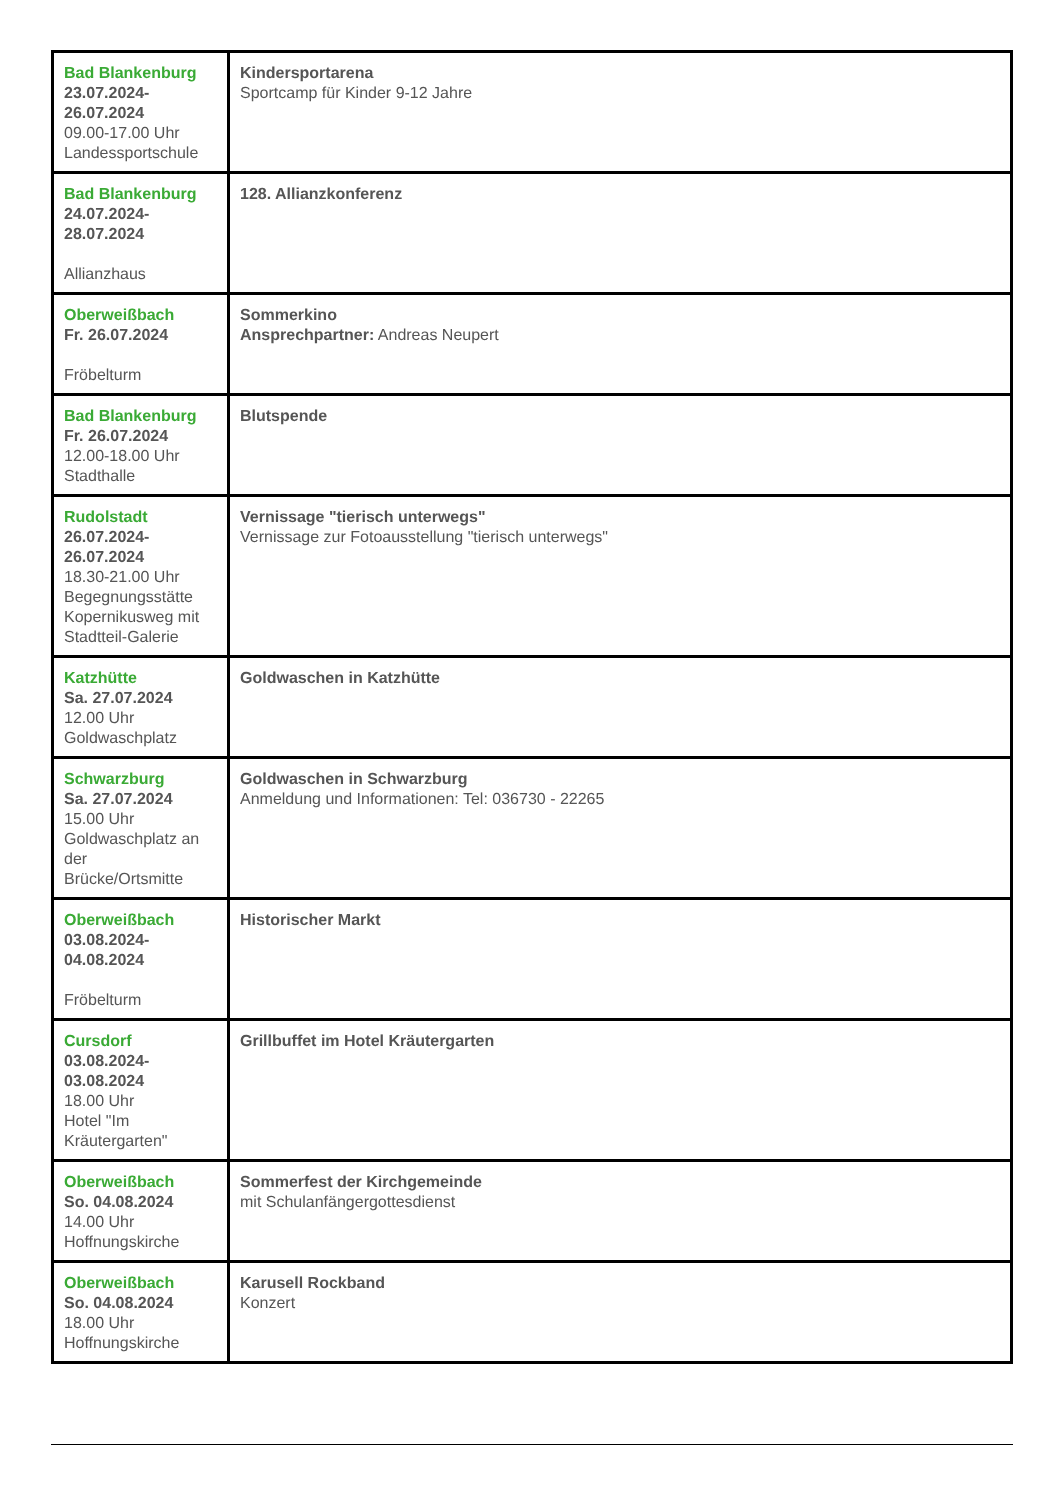| Bad Blankenburg 23.07.2024- 26.07.2024 09.00-17.00 Uhr Landessportschule | Kindersportarena Sportcamp für Kinder 9-12 Jahre |
| Bad Blankenburg 24.07.2024- 28.07.2024 Allianzhaus | 128. Allianzkonferenz |
| Oberweißbach Fr. 26.07.2024 Fröbelturm | Sommerkino Ansprechpartner: Andreas Neupert |
| Bad Blankenburg Fr. 26.07.2024 12.00-18.00 Uhr Stadthalle | Blutspende |
| Rudolstadt 26.07.2024- 26.07.2024 18.30-21.00 Uhr Begegnungsstätte Kopernikusweg mit Stadtteil-Galerie | Vernissage "tierisch unterwegs" Vernissage zur Fotoausstellung "tierisch unterwegs" |
| Katzhütte Sa. 27.07.2024 12.00 Uhr Goldwaschplatz | Goldwaschen in Katzhütte |
| Schwarzburg Sa. 27.07.2024 15.00 Uhr Goldwaschplatz an der Brücke/Ortsmitte | Goldwaschen in Schwarzburg Anmeldung und Informationen: Tel: 036730 - 22265 |
| Oberweißbach 03.08.2024- 04.08.2024 Fröbelturm | Historischer Markt |
| Cursdorf 03.08.2024- 03.08.2024 18.00 Uhr Hotel "Im Kräutergarten" | Grillbuffet im Hotel Kräutergarten |
| Oberweißbach So. 04.08.2024 14.00 Uhr Hoffnungskirche | Sommerfest der Kirchgemeinde mit Schulanfängergottesdienst |
| Oberweißbach So. 04.08.2024 18.00 Uhr Hoffnungskirche | Karusell Rockband Konzert |